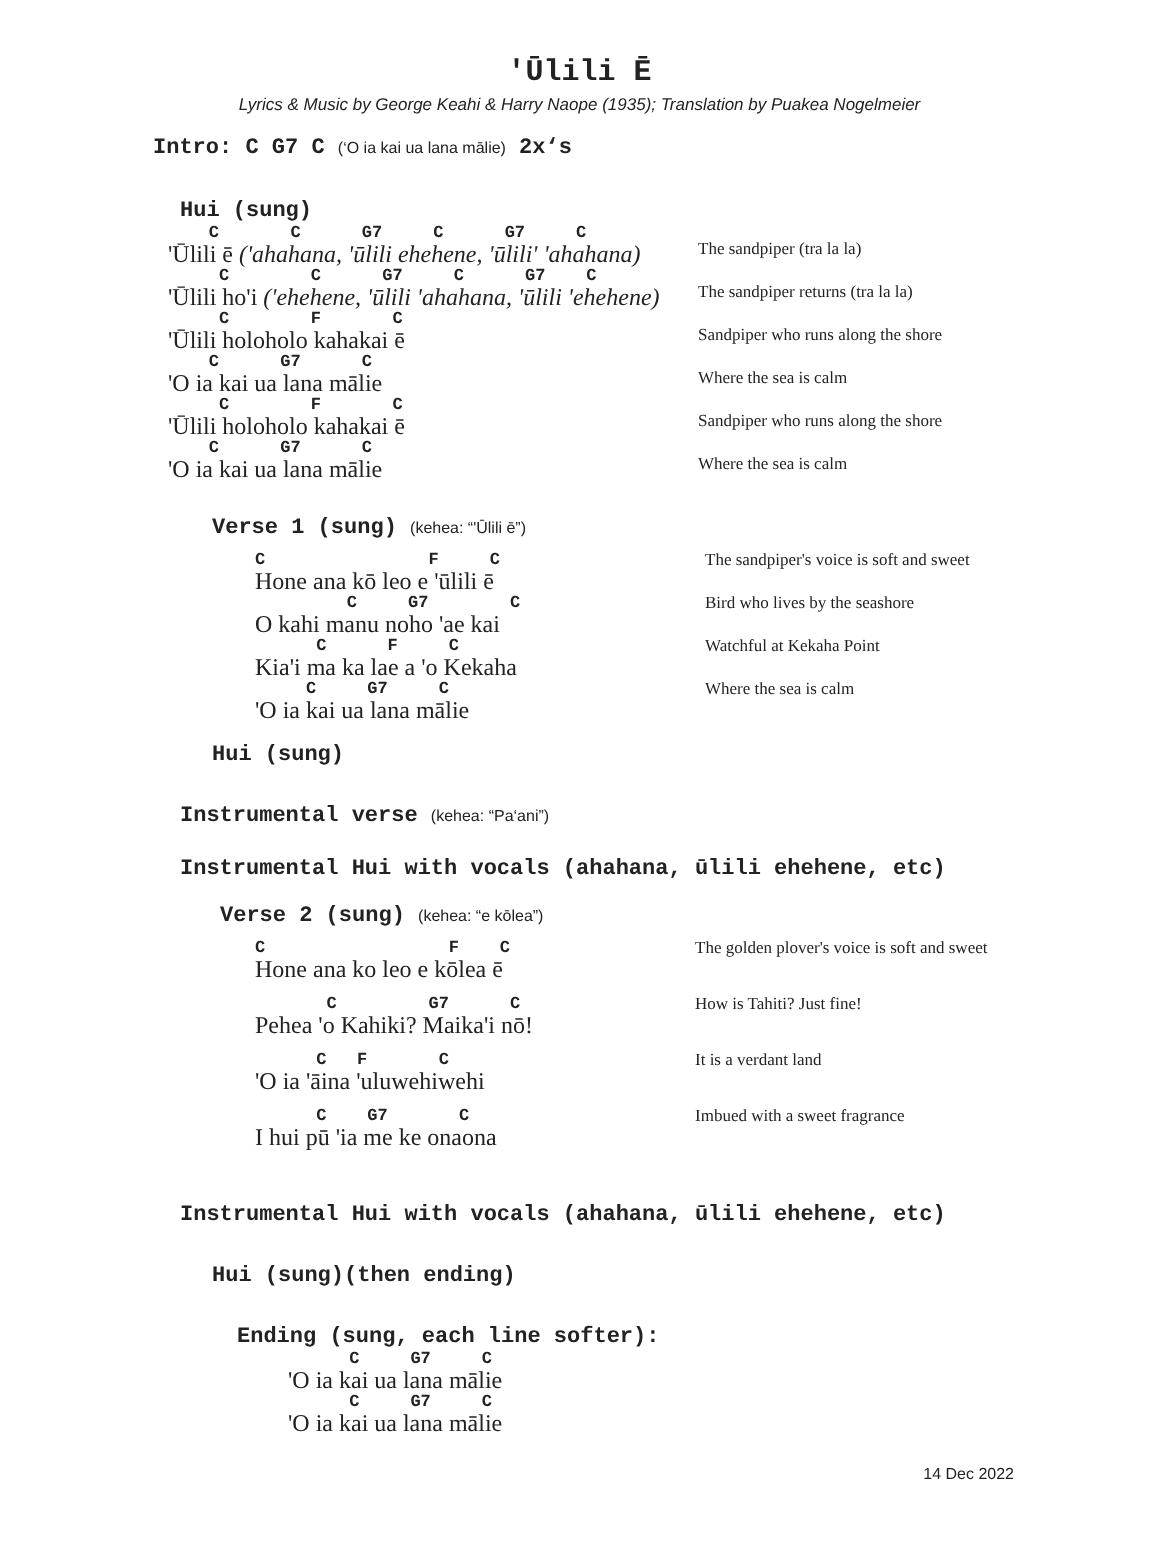'Ūlili Ē
Lyrics & Music by George Keahi & Harry Naope (1935); Translation by Puakea Nogelmeier
Intro: C G7 C (‘O ia kai ua lana mālie) 2x‘s
Hui (sung)
C C G7 C G7 C
'Ūlili ē ('ahahana, 'ūlili ehehene, 'ūlili' 'ahahana)
The sandpiper (tra la la)
C C G7 C G7 C
'Ūlili ho'i ('ehehene, 'ūlili 'ahahana, 'ūlili 'ehehene)
The sandpiper returns (tra la la)
C F C
'Ūlili holoholo kahakai ē
Sandpiper who runs along the shore
C G7 C
'O ia kai ua lana mālie
Where the sea is calm
C F C
'Ūlili holoholo kahakai ē
Sandpiper who runs along the shore
C G7 C
'O ia kai ua lana mālie
Where the sea is calm
Verse 1 (sung) (kehea: “'Ūlili ē”)
C F C
Hone ana kō leo e 'ūlili ē
The sandpiper's voice is soft and sweet
C G7 C
O kahi manu noho 'ae kai
Bird who lives by the seashore
C F C
Kia'i ma ka lae a 'o Kekaha
Watchful at Kekaha Point
C G7 C
'O ia kai ua lana mālie
Where the sea is calm
Hui (sung)
Instrumental verse (kehea: “Pa‘ani”)
Instrumental Hui with vocals (ahahana, ūlili ehehene, etc)
Verse 2 (sung) (kehea: “e kōlea”)
C F C
Hone ana ko leo e kōlea ē
The golden plover's voice is soft and sweet
C G7 C
Pehea 'o Kahiki? Maika'i nō!
How is Tahiti? Just fine!
C F C
'O ia 'āina 'uluwehiwehi
It is a verdant land
C G7 C
I hui pū 'ia me ke onaona
Imbued with a sweet fragrance
Instrumental Hui with vocals (ahahana, ūlili ehehene, etc)
Hui (sung)(then ending)
Ending (sung, each line softer):
C G7 C
'O ia kai ua lana mālie
C G7 C
'O ia kai ua lana mālie
14 Dec 2022